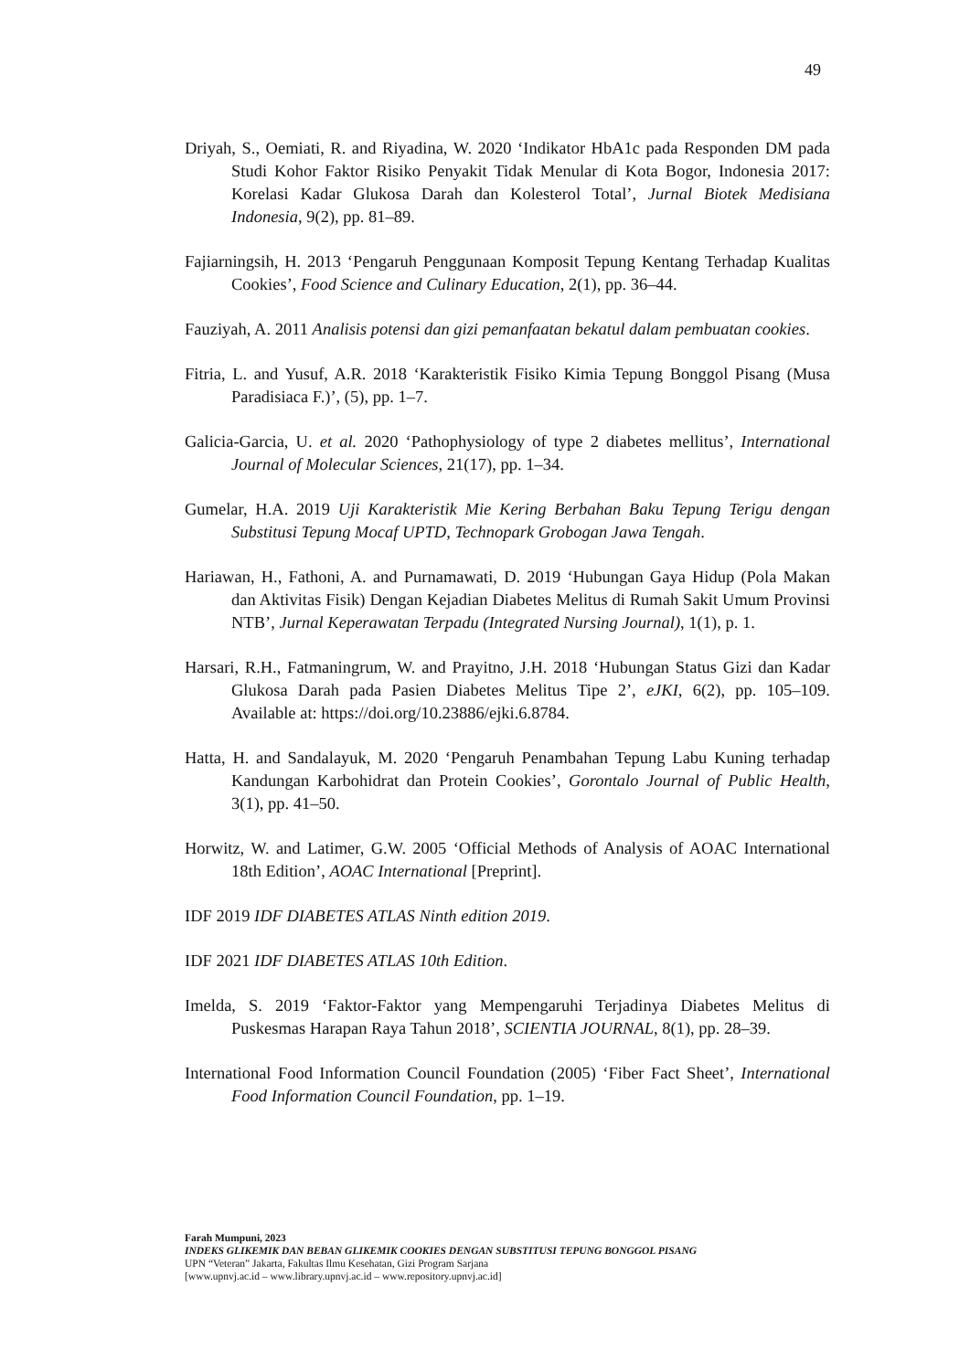49
Driyah, S., Oemiati, R. and Riyadina, W. 2020 ‘Indikator HbA1c pada Responden DM pada Studi Kohor Faktor Risiko Penyakit Tidak Menular di Kota Bogor, Indonesia 2017: Korelasi Kadar Glukosa Darah dan Kolesterol Total’, Jurnal Biotek Medisiana Indonesia, 9(2), pp. 81–89.
Fajiarningsih, H. 2013 ‘Pengaruh Penggunaan Komposit Tepung Kentang Terhadap Kualitas Cookies’, Food Science and Culinary Education, 2(1), pp. 36–44.
Fauziyah, A. 2011 Analisis potensi dan gizi pemanfaatan bekatul dalam pembuatan cookies.
Fitria, L. and Yusuf, A.R. 2018 ‘Karakteristik Fisiko Kimia Tepung Bonggol Pisang (Musa Paradisiaca F.)’, (5), pp. 1–7.
Galicia-Garcia, U. et al. 2020 ‘Pathophysiology of type 2 diabetes mellitus’, International Journal of Molecular Sciences, 21(17), pp. 1–34.
Gumelar, H.A. 2019 Uji Karakteristik Mie Kering Berbahan Baku Tepung Terigu dengan Substitusi Tepung Mocaf UPTD, Technopark Grobogan Jawa Tengah.
Hariawan, H., Fathoni, A. and Purnamawati, D. 2019 ‘Hubungan Gaya Hidup (Pola Makan dan Aktivitas Fisik) Dengan Kejadian Diabetes Melitus di Rumah Sakit Umum Provinsi NTB’, Jurnal Keperawatan Terpadu (Integrated Nursing Journal), 1(1), p. 1.
Harsari, R.H., Fatmaningrum, W. and Prayitno, J.H. 2018 ‘Hubungan Status Gizi dan Kadar Glukosa Darah pada Pasien Diabetes Melitus Tipe 2’, eJKI, 6(2), pp. 105–109. Available at: https://doi.org/10.23886/ejki.6.8784.
Hatta, H. and Sandalayuk, M. 2020 ‘Pengaruh Penambahan Tepung Labu Kuning terhadap Kandungan Karbohidrat dan Protein Cookies’, Gorontalo Journal of Public Health, 3(1), pp. 41–50.
Horwitz, W. and Latimer, G.W. 2005 ‘Official Methods of Analysis of AOAC International 18th Edition’, AOAC International [Preprint].
IDF 2019 IDF DIABETES ATLAS Ninth edition 2019.
IDF 2021 IDF DIABETES ATLAS 10th Edition.
Imelda, S. 2019 ‘Faktor-Faktor yang Mempengaruhi Terjadinya Diabetes Melitus di Puskesmas Harapan Raya Tahun 2018’, SCIENTIA JOURNAL, 8(1), pp. 28–39.
International Food Information Council Foundation (2005) ‘Fiber Fact Sheet’, International Food Information Council Foundation, pp. 1–19.
Farah Mumpuni, 2023
INDEKS GLIKEMIK DAN BEBAN GLIKEMIK COOKIES DENGAN SUBSTITUSI TEPUNG BONGGOL PISANG
UPN “Veteran” Jakarta, Fakultas Ilmu Kesehatan, Gizi Program Sarjana
[www.upnvj.ac.id – www.library.upnvj.ac.id – www.repository.upnvj.ac.id]